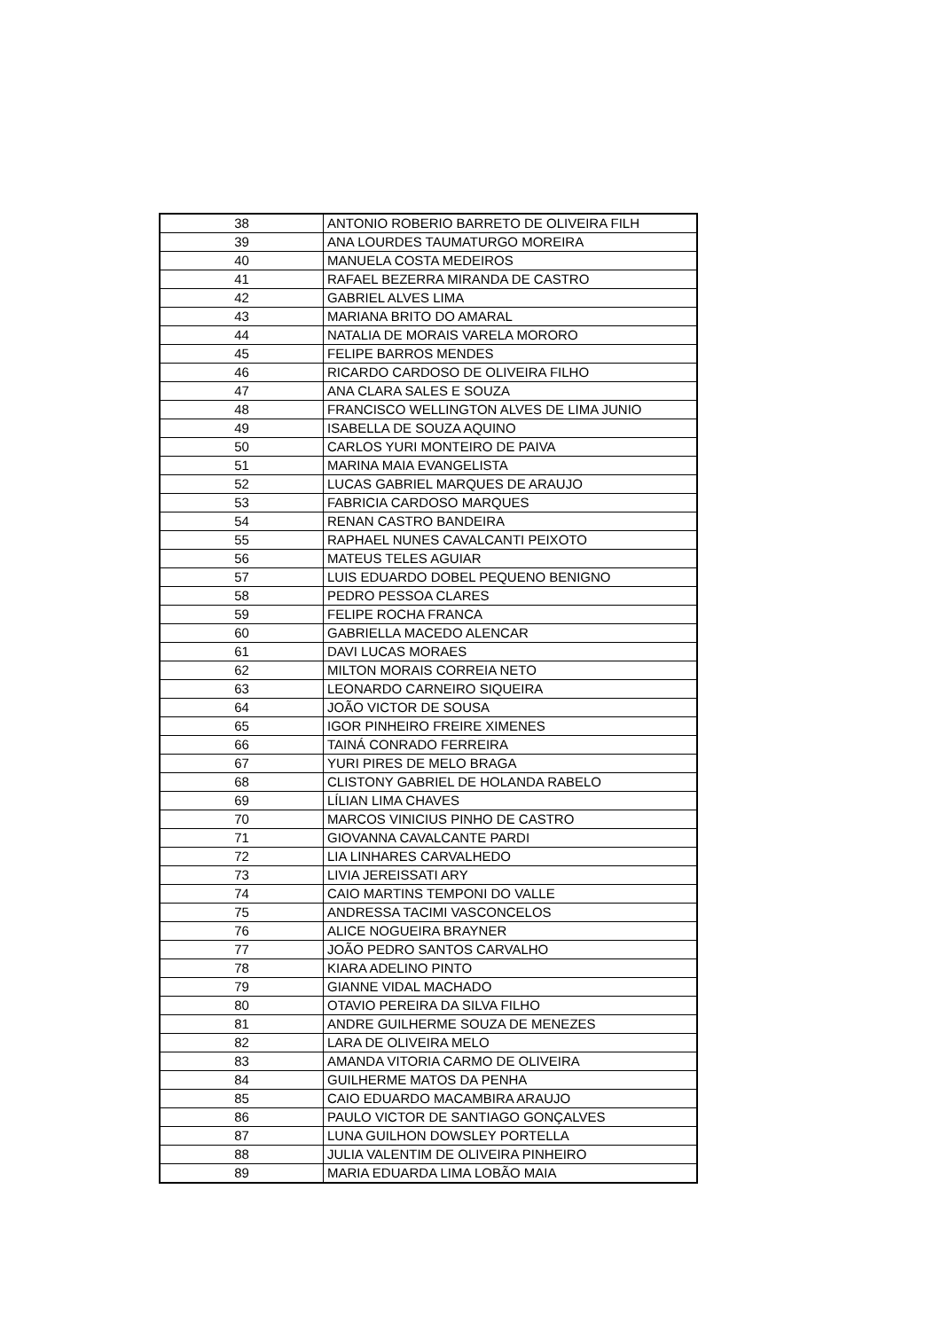| 38 | ANTONIO ROBERIO BARRETO DE OLIVEIRA FILH |
| 39 | ANA LOURDES TAUMATURGO MOREIRA |
| 40 | MANUELA COSTA MEDEIROS |
| 41 | RAFAEL BEZERRA MIRANDA DE CASTRO |
| 42 | GABRIEL ALVES LIMA |
| 43 | MARIANA BRITO DO AMARAL |
| 44 | NATALIA DE MORAIS VARELA MORORO |
| 45 | FELIPE BARROS MENDES |
| 46 | RICARDO CARDOSO DE OLIVEIRA FILHO |
| 47 | ANA CLARA SALES E SOUZA |
| 48 | FRANCISCO WELLINGTON ALVES DE LIMA JUNIO |
| 49 | ISABELLA DE SOUZA AQUINO |
| 50 | CARLOS YURI MONTEIRO DE PAIVA |
| 51 | MARINA MAIA EVANGELISTA |
| 52 | LUCAS GABRIEL MARQUES DE ARAUJO |
| 53 | FABRICIA CARDOSO MARQUES |
| 54 | RENAN CASTRO BANDEIRA |
| 55 | RAPHAEL NUNES CAVALCANTI PEIXOTO |
| 56 | MATEUS TELES AGUIAR |
| 57 | LUIS EDUARDO DOBEL PEQUENO BENIGNO |
| 58 | PEDRO PESSOA CLARES |
| 59 | FELIPE ROCHA FRANCA |
| 60 | GABRIELLA MACEDO ALENCAR |
| 61 | DAVI LUCAS MORAES |
| 62 | MILTON MORAIS CORREIA NETO |
| 63 | LEONARDO CARNEIRO SIQUEIRA |
| 64 | JOÃO VICTOR DE SOUSA |
| 65 | IGOR PINHEIRO FREIRE XIMENES |
| 66 | TAINÁ CONRADO FERREIRA |
| 67 | YURI PIRES DE MELO BRAGA |
| 68 | CLISTONY GABRIEL DE HOLANDA RABELO |
| 69 | LÍLIAN LIMA CHAVES |
| 70 | MARCOS VINICIUS PINHO DE CASTRO |
| 71 | GIOVANNA CAVALCANTE PARDI |
| 72 | LIA LINHARES CARVALHEDO |
| 73 | LIVIA JEREISSATI ARY |
| 74 | CAIO MARTINS TEMPONI DO VALLE |
| 75 | ANDRESSA TACIMI VASCONCELOS |
| 76 | ALICE NOGUEIRA BRAYNER |
| 77 | JOÃO PEDRO SANTOS CARVALHO |
| 78 | KIARA ADELINO PINTO |
| 79 | GIANNE VIDAL MACHADO |
| 80 | OTAVIO PEREIRA DA SILVA FILHO |
| 81 | ANDRE GUILHERME SOUZA DE MENEZES |
| 82 | LARA DE OLIVEIRA MELO |
| 83 | AMANDA VITORIA CARMO DE OLIVEIRA |
| 84 | GUILHERME MATOS DA PENHA |
| 85 | CAIO EDUARDO MACAMBIRA ARAUJO |
| 86 | PAULO VICTOR DE SANTIAGO GONÇALVES |
| 87 | LUNA GUILHON DOWSLEY PORTELLA |
| 88 | JULIA VALENTIM DE OLIVEIRA PINHEIRO |
| 89 | MARIA EDUARDA LIMA LOBÃO MAIA |